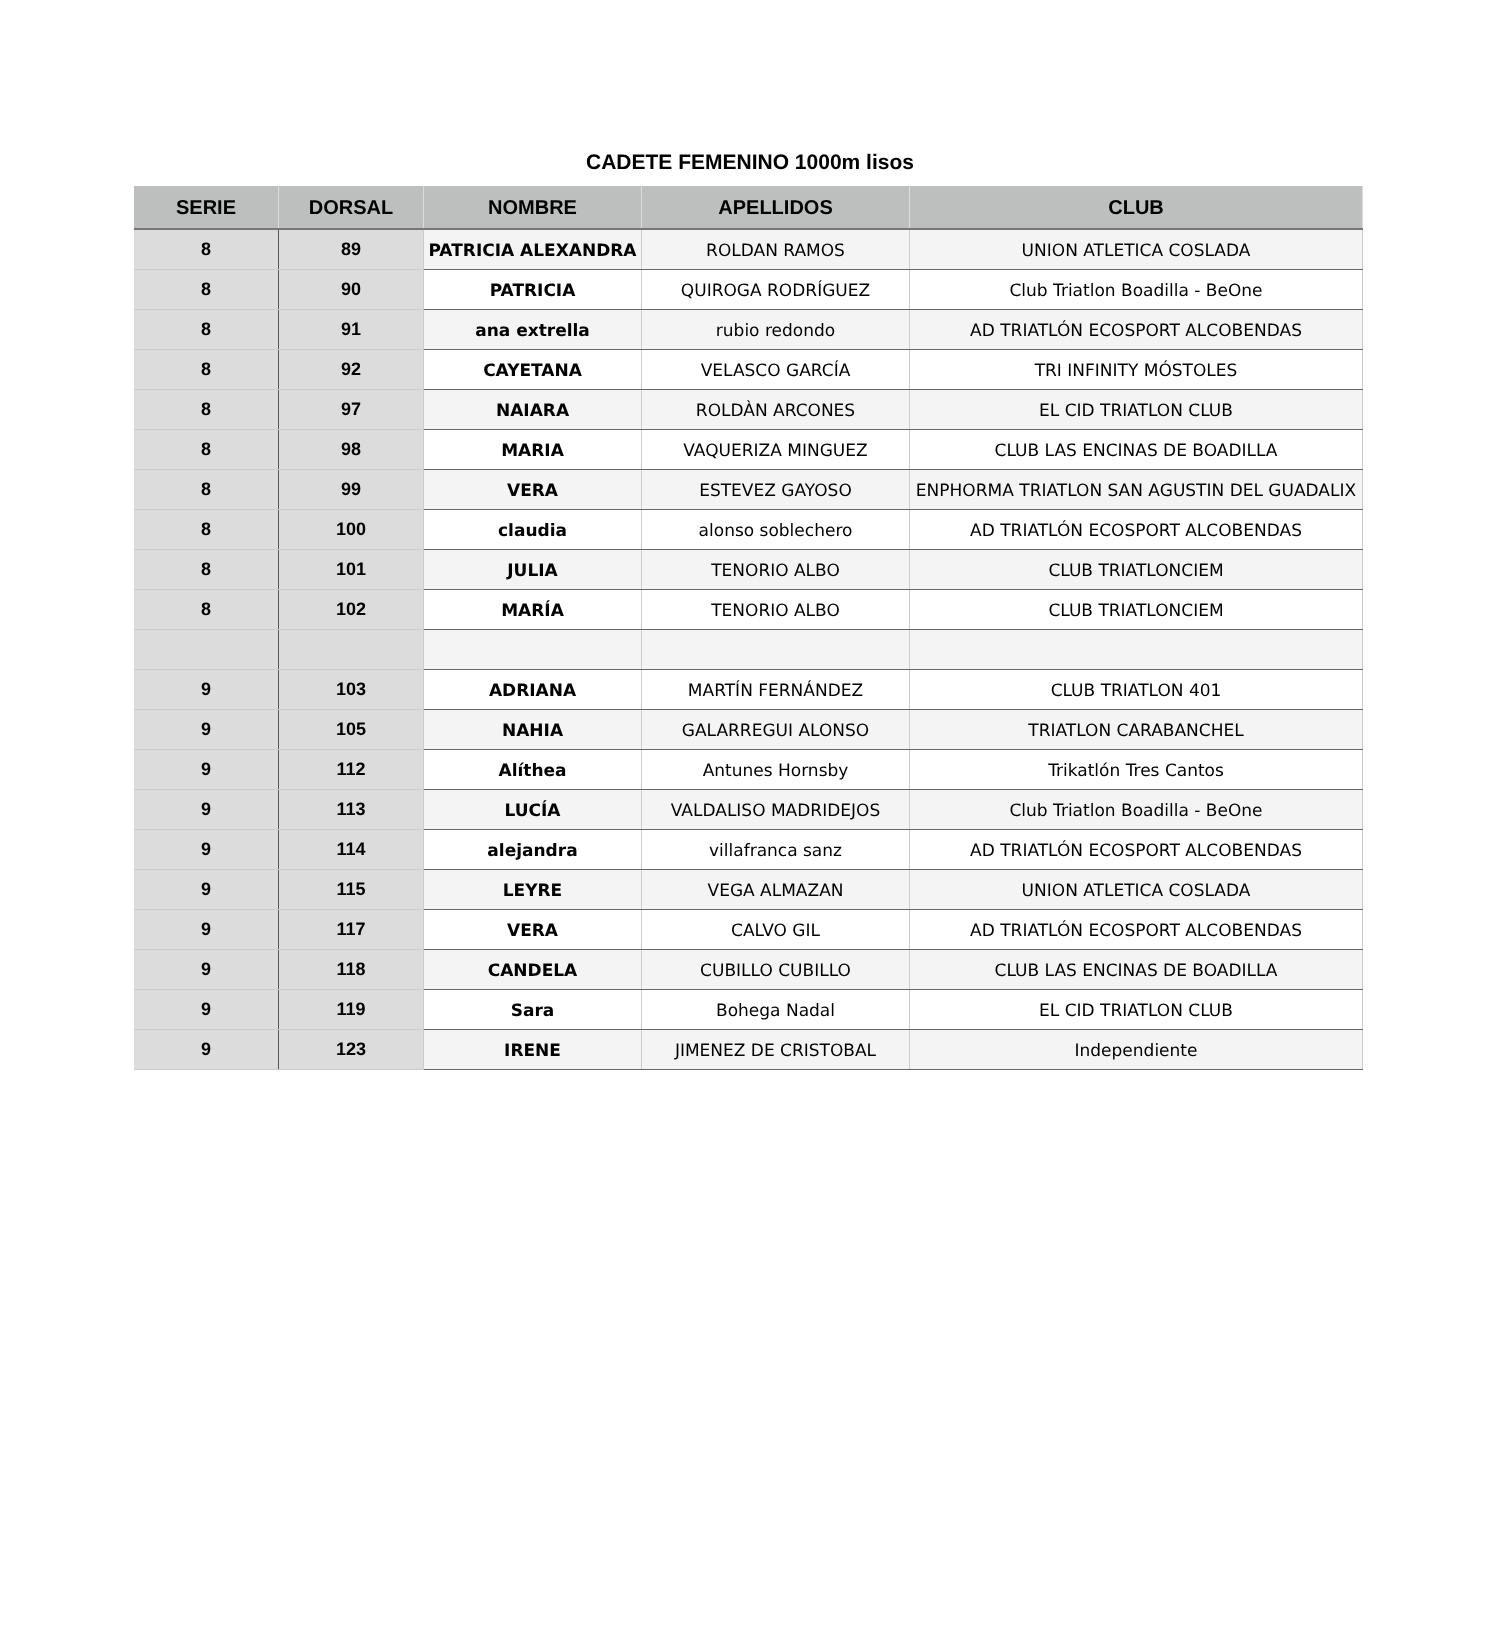CADETE FEMENINO 1000m lisos
| SERIE | DORSAL | NOMBRE | APELLIDOS | CLUB |
| --- | --- | --- | --- | --- |
| 8 | 89 | PATRICIA ALEXANDRA | ROLDAN RAMOS | UNION ATLETICA COSLADA |
| 8 | 90 | PATRICIA | QUIROGA RODRÍGUEZ | Club Triatlon Boadilla - BeOne |
| 8 | 91 | ana extrella | rubio redondo | AD TRIATLÓN ECOSPORT ALCOBENDAS |
| 8 | 92 | CAYETANA | VELASCO GARCÍA | TRI INFINITY MÓSTOLES |
| 8 | 97 | NAIARA | ROLDÀN ARCONES | EL CID TRIATLON CLUB |
| 8 | 98 | MARIA | VAQUERIZA MINGUEZ | CLUB LAS ENCINAS DE BOADILLA |
| 8 | 99 | VERA | ESTEVEZ GAYOSO | ENPHORMA TRIATLON SAN AGUSTIN DEL GUADALIX |
| 8 | 100 | claudia | alonso soblechero | AD TRIATLÓN ECOSPORT ALCOBENDAS |
| 8 | 101 | JULIA | TENORIO ALBO | CLUB TRIATLONCIEM |
| 8 | 102 | MARÍA | TENORIO ALBO | CLUB TRIATLONCIEM |
| 9 | 103 | ADRIANA | MARTÍN FERNÁNDEZ | CLUB TRIATLON 401 |
| 9 | 105 | NAHIA | GALARREGUI ALONSO | TRIATLON CARABANCHEL |
| 9 | 112 | Alíthea | Antunes Hornsby | Trikatlón Tres Cantos |
| 9 | 113 | LUCÍA | VALDALISO MADRIDEJOS | Club Triatlon Boadilla - BeOne |
| 9 | 114 | alejandra | villafranca sanz | AD TRIATLÓN ECOSPORT ALCOBENDAS |
| 9 | 115 | LEYRE | VEGA ALMAZAN | UNION ATLETICA COSLADA |
| 9 | 117 | VERA | CALVO GIL | AD TRIATLÓN ECOSPORT ALCOBENDAS |
| 9 | 118 | CANDELA | CUBILLO CUBILLO | CLUB LAS ENCINAS DE BOADILLA |
| 9 | 119 | Sara | Bohega Nadal | EL CID TRIATLON CLUB |
| 9 | 123 | IRENE | JIMENEZ DE CRISTOBAL | Independiente |